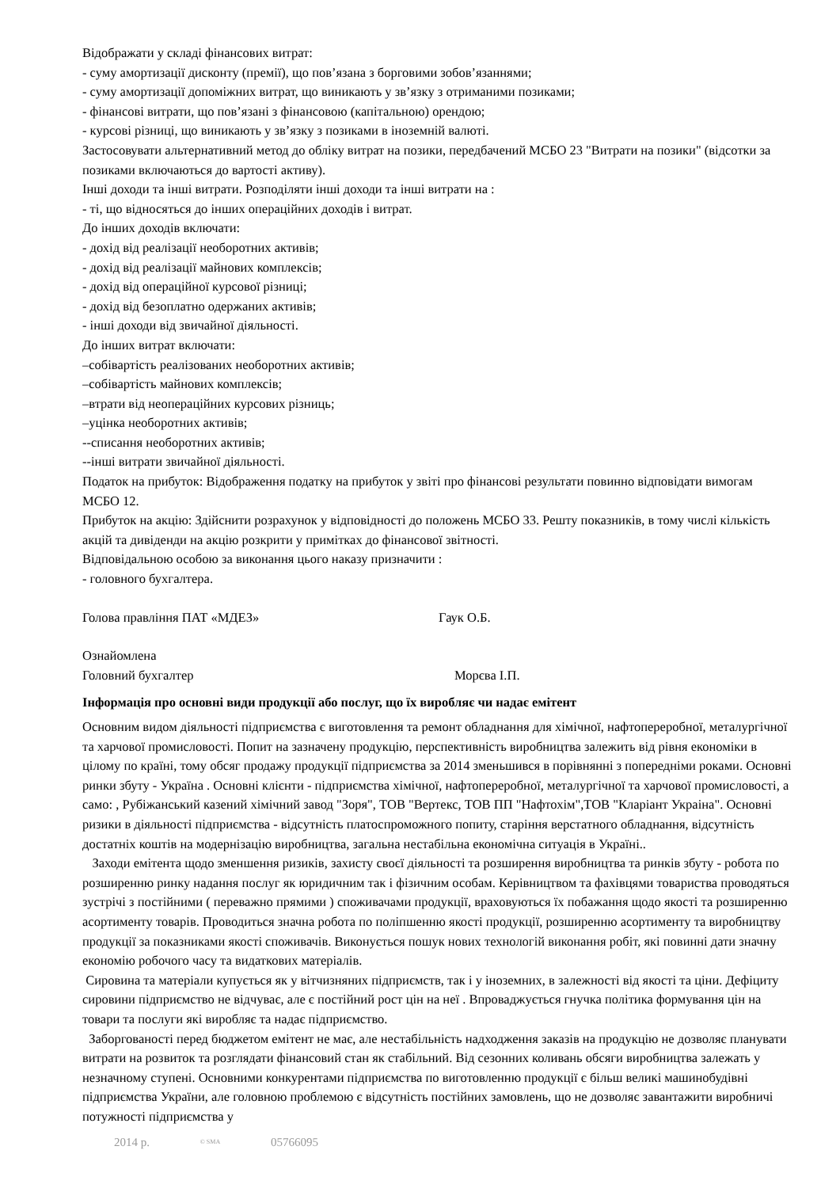Відображати у складі фінансових витрат:
- суму амортизації дисконту (премії), що пов’язана з борговими зобов’язаннями;
- суму амортизації допоміжних витрат, що виникають у зв’язку з отриманими позиками;
- фінансові витрати, що пов’язані з фінансовою (капітальною) орендою;
- курсові різниці, що виникають у зв’язку з позиками в іноземній валюті.
Застосовувати альтернативний метод до обліку витрат на позики, передбачений МСБО 23 "Витрати на позики" (відсотки за позиками включаються до вартості активу).
Інші доходи та інші витрати. Розподіляти інші доходи та інші витрати на :
- ті, що відносяться до інших операційних доходів і витрат.
До інших доходів включати:
- дохід від реалізації необоротних активів;
- дохід від реалізації майнових комплексів;
- дохід від операційної курсової різниці;
- дохід від безоплатно одержаних активів;
- інші доходи від звичайної діяльності.
До інших витрат включати:
–собівартість реалізованих необоротних активів;
–собівартість майнових комплексів;
–втрати від неопераційних курсових різниць;
–уцінка необоротних активів;
--списання необоротних активів;
--інші витрати звичайної діяльності.
Податок на прибуток: Відображення податку на прибуток у звіті про фінансові результати повинно відповідати вимогам МСБО 12.
Прибуток на акцію: Здійснити розрахунок у відповідності до положень МСБО 33. Решту показників, в тому числі кількість акцій та дивіденди на акцію розкрити у примітках до фінансової звітності.
Відповідальною особою за виконання цього наказу призначити :
- головного бухгалтера.
Голова правління ПАТ «МДЕЗ» Гаук О.Б.
Ознайомлена
Головний бухгалтер Морєва І.П.
Інформація про основні види продукції або послуг, що їх виробляє чи надає емітент
Основним видом діяльності підприємства є виготовлення та ремонт обладнання для хімічної, нафтопереробної, металургічної та харчової промисловості. Попит на зазначену продукцію, перспективність виробництва залежить від рівня економіки в цілому по країні, тому обсяг продажу продукції підприємства за 2014 зменьшився в порівнянні з попередніми роками. Основні ринки збуту - Україна . Основні клієнти - підприємства хімічної, нафтопереробної, металургічної та харчової промисловості, а само: , Рубіжанський казений хімічний завод "Зоря", ТОВ "Вертекс, ТОВ ПП "Нафтохім",ТОВ "Кларіант Украіна". Основні ризики в діяльності підприємства - відсутність платоспроможного попиту, старіння верстатного обладнання, відсутність достатніх коштів на модернізацію виробництва, загальна нестабільна економічна ситуація в Україні..
Заходи емітента щодо зменшення ризиків, захисту своєї діяльності та розширення виробництва та ринків збуту - робота по розширенню ринку надання послуг як юридичним так і фізичним особам. Керівництвом та фахівцями товариства проводяться зустрічі з постійними ( переважно прямими ) споживачами продукції, враховуються їх побажання щодо якості та розширенню асортименту товарів. Проводиться значна робота по поліпшенню якості продукції, розширенню асортименту та виробництву продукції за показниками якості споживачів. Виконується пошук нових технологій виконання робіт, які повинні дати значну економію робочого часу та видаткових матеріалів.
Сировина та матеріали купується як у вітчизняних підприємств, так і у іноземних, в залежності від якості та ціни. Дефіциту сировини підприємство не відчуває, але є постійний рост цін на неї . Впроваджується гнучка політика формування цін на товари та послуги які виробляє та надає підприємство.
Заборгованості перед бюджетом емітент не має, але нестабільність надходження заказів на продукцію не дозволяє планувати витрати на розвиток та розглядати фінансовий стан як стабільний. Від сезонних коливань обсяги виробництва залежать у незначному ступені. Основними конкурентами підприємства по виготовленню продукції є більш великі машинобудівні підприємства України, але головною проблемою є відсутність постійних замовлень, що не дозволяє завантажити виробничі потужності підприємства у
2014 р. © SMA 05766095